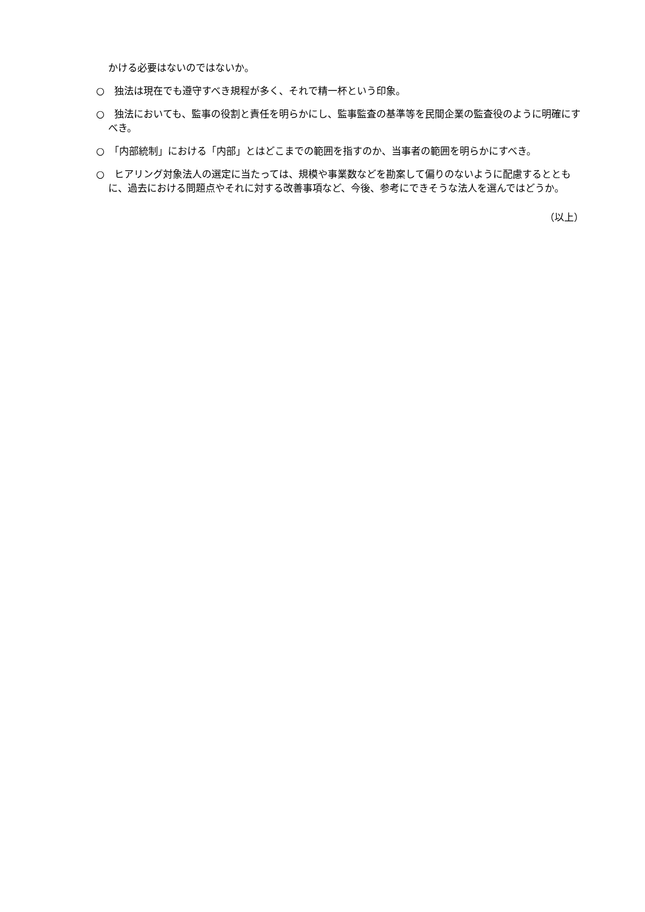かける必要はないのではないか。
○　独法は現在でも遵守すべき規程が多く、それで精一杯という印象。
○　独法においても、監事の役割と責任を明らかにし、監事監査の基準等を民間企業の監査役のように明確にすべき。
○　「内部統制」における「内部」とはどこまでの範囲を指すのか、当事者の範囲を明らかにすべき。
○　ヒアリング対象法人の選定に当たっては、規模や事業数などを勘案して偏りのないように配慮するとともに、過去における問題点やそれに対する改善事項など、今後、参考にできそうな法人を選んではどうか。
（以上）